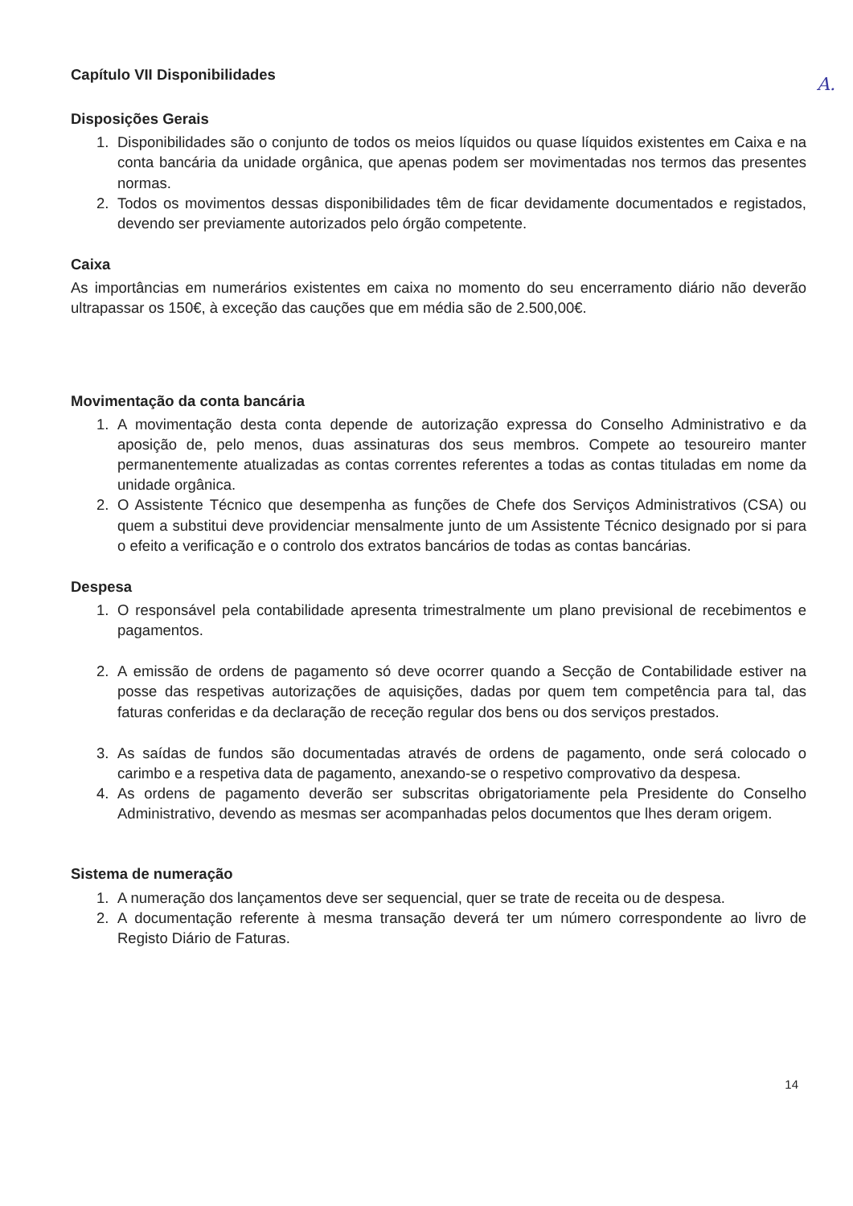A.
Capítulo VII Disponibilidades
Disposições Gerais
1. Disponibilidades são o conjunto de todos os meios líquidos ou quase líquidos existentes em Caixa e na conta bancária da unidade orgânica, que apenas podem ser movimentadas nos termos das presentes normas.
2. Todos os movimentos dessas disponibilidades têm de ficar devidamente documentados e registados, devendo ser previamente autorizados pelo órgão competente.
Caixa
As importâncias em numerários existentes em caixa no momento do seu encerramento diário não deverão ultrapassar os 150€, à exceção das cauções que em média são de 2.500,00€.
Movimentação da conta bancária
1. A movimentação desta conta depende de autorização expressa do Conselho Administrativo e da aposição de, pelo menos, duas assinaturas dos seus membros. Compete ao tesoureiro manter permanentemente atualizadas as contas correntes referentes a todas as contas tituladas em nome da unidade orgânica.
2. O Assistente Técnico que desempenha as funções de Chefe dos Serviços Administrativos (CSA) ou quem a substitui deve providenciar mensalmente junto de um Assistente Técnico designado por si para o efeito a verificação e o controlo dos extratos bancários de todas as contas bancárias.
Despesa
1. O responsável pela contabilidade apresenta trimestralmente um plano previsional de recebimentos e pagamentos.
2. A emissão de ordens de pagamento só deve ocorrer quando a Secção de Contabilidade estiver na posse das respetivas autorizações de aquisições, dadas por quem tem competência para tal, das faturas conferidas e da declaração de receção regular dos bens ou dos serviços prestados.
3. As saídas de fundos são documentadas através de ordens de pagamento, onde será colocado o carimbo e a respetiva data de pagamento, anexando-se o respetivo comprovativo da despesa.
4. As ordens de pagamento deverão ser subscritas obrigatoriamente pela Presidente do Conselho Administrativo, devendo as mesmas ser acompanhadas pelos documentos que lhes deram origem.
Sistema de numeração
1. A numeração dos lançamentos deve ser sequencial, quer se trate de receita ou de despesa.
2. A documentação referente à mesma transação deverá ter um número correspondente ao livro de Registo Diário de Faturas.
14